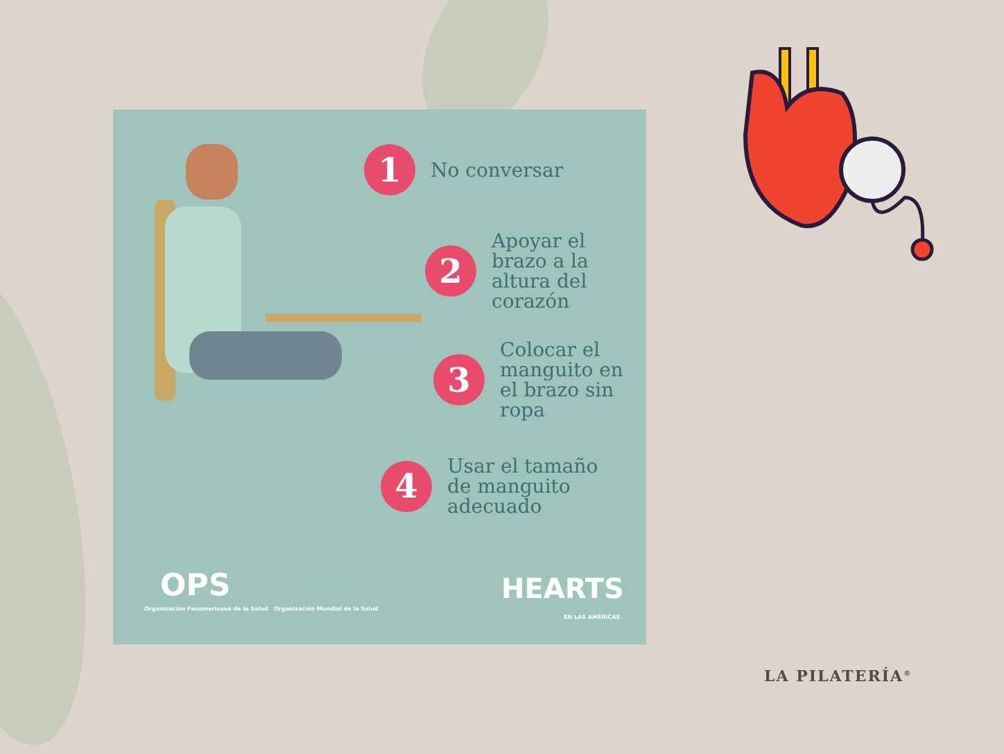1
No conversar
2
Apoyar el
brazo a la
altura del
corazón
3
Colocar el
manguito en
el brazo sin
ropa
4
Usar el tamaño
de manguito
adecuado
OPS
Organización Panamericana de la Salud Organización Mundial de la Salud
HEARTS
EN LAS AMÉRICAS
LA PILATERÍA<sup>®</sup>